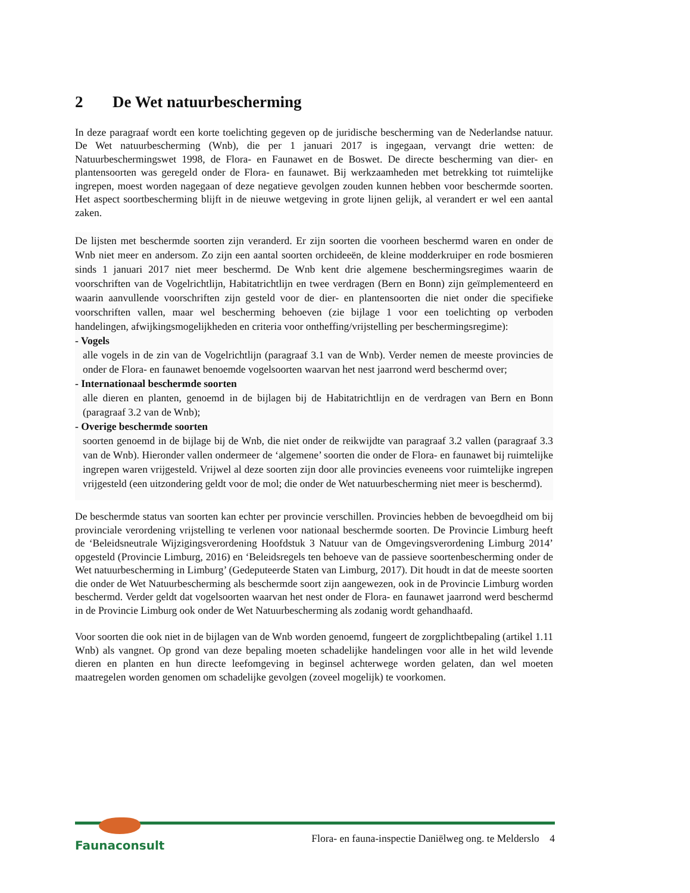2 De Wet natuurbescherming
In deze paragraaf wordt een korte toelichting gegeven op de juridische bescherming van de Nederlandse natuur. De Wet natuurbescherming (Wnb), die per 1 januari 2017 is ingegaan, vervangt drie wetten: de Natuurbeschermingswet 1998, de Flora- en Faunawet en de Boswet. De directe bescherming van dier- en plantensoorten was geregeld onder de Flora- en faunawet. Bij werkzaamheden met betrekking tot ruimtelijke ingrepen, moest worden nagegaan of deze negatieve gevolgen zouden kunnen hebben voor beschermde soorten. Het aspect soortbescherming blijft in de nieuwe wetgeving in grote lijnen gelijk, al verandert er wel een aantal zaken.
De lijsten met beschermde soorten zijn veranderd. Er zijn soorten die voorheen beschermd waren en onder de Wnb niet meer en andersom. Zo zijn een aantal soorten orchideeën, de kleine modderkruiper en rode bosmieren sinds 1 januari 2017 niet meer beschermd. De Wnb kent drie algemene beschermingsregimes waarin de voorschriften van de Vogelrichtlijn, Habitatrichtlijn en twee verdragen (Bern en Bonn) zijn geïmplementeerd en waarin aanvullende voorschriften zijn gesteld voor de dier- en plantensoorten die niet onder die specifieke voorschriften vallen, maar wel bescherming behoeven (zie bijlage 1 voor een toelichting op verboden handelingen, afwijkingsmogelijkheden en criteria voor ontheffing/vrijstelling per beschermingsregime):
- Vogels
alle vogels in de zin van de Vogelrichtlijn (paragraaf 3.1 van de Wnb). Verder nemen de meeste provincies de onder de Flora- en faunawet benoemde vogelsoorten waarvan het nest jaarrond werd beschermd over;
- Internationaal beschermde soorten
alle dieren en planten, genoemd in de bijlagen bij de Habitatrichtlijn en de verdragen van Bern en Bonn (paragraaf 3.2 van de Wnb);
- Overige beschermde soorten
soorten genoemd in de bijlage bij de Wnb, die niet onder de reikwijdte van paragraaf 3.2 vallen (paragraaf 3.3 van de Wnb). Hieronder vallen ondermeer de ‘algemene’ soorten die onder de Flora- en faunawet bij ruimtelijke ingrepen waren vrijgesteld. Vrijwel al deze soorten zijn door alle provincies eveneens voor ruimtelijke ingrepen vrijgesteld (een uitzondering geldt voor de mol; die onder de Wet natuurbescherming niet meer is beschermd).
De beschermde status van soorten kan echter per provincie verschillen. Provincies hebben de bevoegdheid om bij provinciale verordening vrijstelling te verlenen voor nationaal beschermde soorten. De Provincie Limburg heeft de ‘Beleidsneutrale Wijzigingsverordening Hoofdstuk 3 Natuur van de Omgevingsverordening Limburg 2014’ opgesteld (Provincie Limburg, 2016) en ‘Beleidsregels ten behoeve van de passieve soortenbescherming onder de Wet natuurbescherming in Limburg’ (Gedeputeerde Staten van Limburg, 2017). Dit houdt in dat de meeste soorten die onder de Wet Natuurbescherming als beschermde soort zijn aangewezen, ook in de Provincie Limburg worden beschermd. Verder geldt dat vogelsoorten waarvan het nest onder de Flora- en faunawet jaarrond werd beschermd in de Provincie Limburg ook onder de Wet Natuurbescherming als zodanig wordt gehandhaafd.
Voor soorten die ook niet in de bijlagen van de Wnb worden genoemd, fungeert de zorgplichtbepaling (artikel 1.11 Wnb) als vangnet. Op grond van deze bepaling moeten schadelijke handelingen voor alle in het wild levende dieren en planten en hun directe leefomgeving in beginsel achterwege worden gelaten, dan wel moeten maatregelen worden genomen om schadelijke gevolgen (zoveel mogelijk) te voorkomen.
Faunaconsult
Flora- en fauna-inspectie Daniëlweg ong. te Melderslo 4